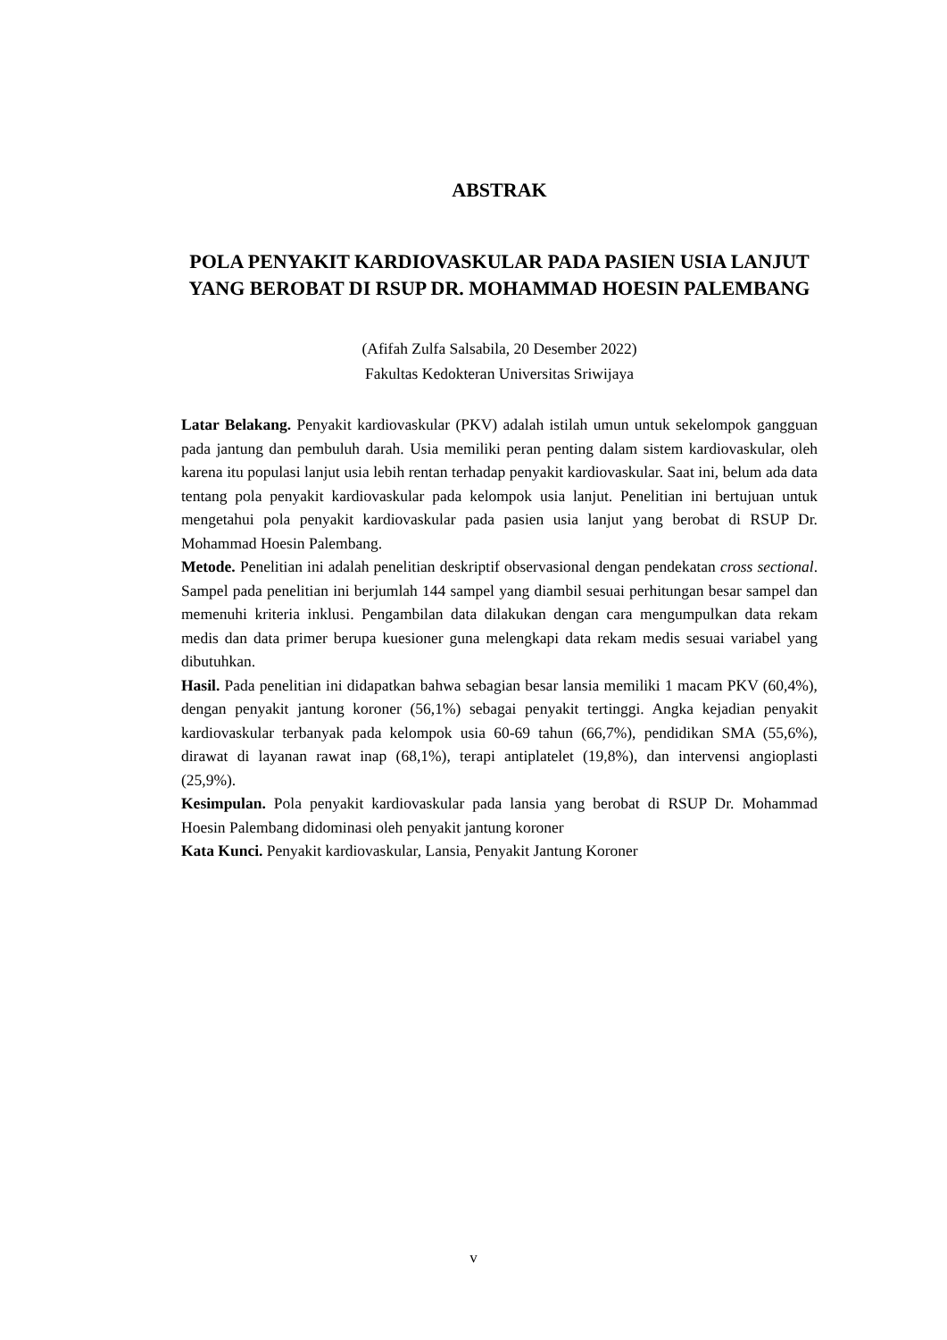ABSTRAK
POLA PENYAKIT KARDIOVASKULAR PADA PASIEN USIA LANJUT YANG BEROBAT DI RSUP DR. MOHAMMAD HOESIN PALEMBANG
(Afifah Zulfa Salsabila, 20 Desember 2022)
Fakultas Kedokteran Universitas Sriwijaya
Latar Belakang. Penyakit kardiovaskular (PKV) adalah istilah umun untuk sekelompok gangguan pada jantung dan pembuluh darah. Usia memiliki peran penting dalam sistem kardiovaskular, oleh karena itu populasi lanjut usia lebih rentan terhadap penyakit kardiovaskular. Saat ini, belum ada data tentang pola penyakit kardiovaskular pada kelompok usia lanjut. Penelitian ini bertujuan untuk mengetahui pola penyakit kardiovaskular pada pasien usia lanjut yang berobat di RSUP Dr. Mohammad Hoesin Palembang.
Metode. Penelitian ini adalah penelitian deskriptif observasional dengan pendekatan cross sectional. Sampel pada penelitian ini berjumlah 144 sampel yang diambil sesuai perhitungan besar sampel dan memenuhi kriteria inklusi. Pengambilan data dilakukan dengan cara mengumpulkan data rekam medis dan data primer berupa kuesioner guna melengkapi data rekam medis sesuai variabel yang dibutuhkan.
Hasil. Pada penelitian ini didapatkan bahwa sebagian besar lansia memiliki 1 macam PKV (60,4%), dengan penyakit jantung koroner (56,1%) sebagai penyakit tertinggi. Angka kejadian penyakit kardiovaskular terbanyak pada kelompok usia 60-69 tahun (66,7%), pendidikan SMA (55,6%), dirawat di layanan rawat inap (68,1%), terapi antiplatelet (19,8%), dan intervensi angioplasti (25,9%).
Kesimpulan. Pola penyakit kardiovaskular pada lansia yang berobat di RSUP Dr. Mohammad Hoesin Palembang didominasi oleh penyakit jantung koroner
Kata Kunci. Penyakit kardiovaskular, Lansia, Penyakit Jantung Koroner
v